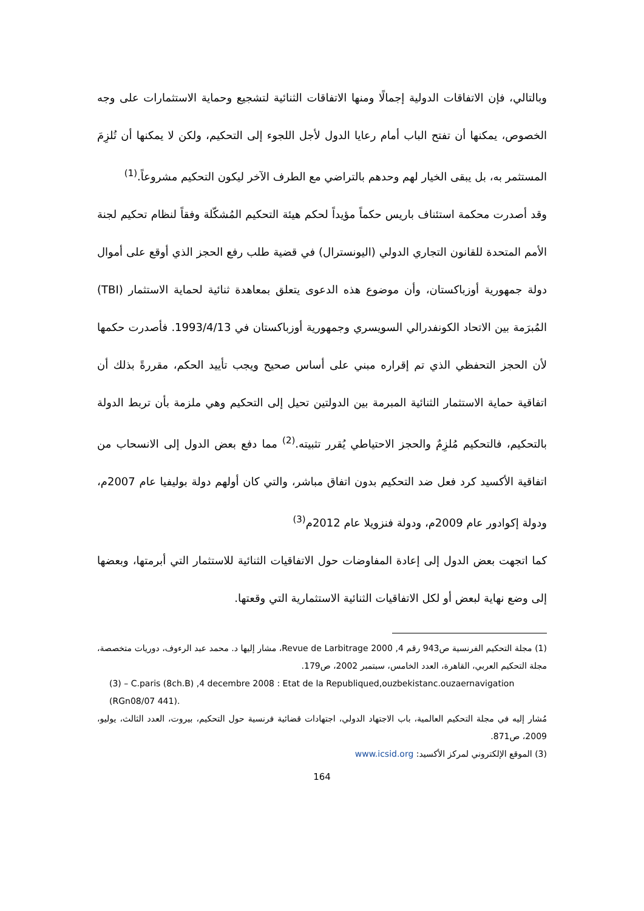وبالتالي، فإن الاتفاقات الدولية إجمالًا ومنها الاتفاقات الثنائية لتشجيع وحماية الاستثمارات على وجه الخصوص، يمكنها أن تفتح الباب أمام رعايا الدول لأجل اللجوء إلى التحكيم، ولكن لا يمكنها أن تُلزِمَ المستثمر به، بل يبقى الخيار لهم وحدهم بالتراضي مع الطرف الآخر ليكون التحكيم مشروعاً.<sup>(1)</sup>
وقد أصدرت محكمة استئناف باريس حكماً مؤيداً لحكم هيئة التحكيم المُشكّلة وفقاً لنظام تحكيم لجنة الأمم المتحدة للقانون التجاري الدولي (اليونسترال) في قضية طلب رفع الحجز الذي أوقع على أموال دولة جمهورية أوزباكستان، وأن موضوع هذه الدعوى يتعلق بمعاهدة ثنائية لحماية الاستثمار (TBI) المُبرَمة بين الاتحاد الكونفدرالي السويسري وجمهورية أوزباكستان في 1993/4/13. فأصدرت حكمها لأن الحجز التحفظي الذي تم إقراره مبني على أساس صحيح ويجب تأييد الحكم، مقررةً بذلك أن اتفاقية حماية الاستثمار الثنائية المبرمة بين الدولتين تحيل إلى التحكيم وهي ملزمة بأن تربط الدولة بالتحكيم، فالتحكيم مُلزِمٌ والحجز الاحتياطي يُقرر تثبيته.<sup>(2)</sup> مما دفع بعض الدول إلى الانسحاب من اتفاقية الأكسيد كرد فعل ضد التحكيم بدون اتفاق مباشر، والتي كان أولهم دولة بوليفيا عام 2007م، ودولة إكوادور عام 2009م، ودولة فنزويلا عام 2012م<sup>(3)</sup>
كما اتجهت بعض الدول إلى إعادة المفاوضات حول الاتفاقيات الثنائية للاستثمار التي أبرمتها، وبعضها إلى وضع نهاية لبعض أو لكل الاتفاقيات الثنائية الاستثمارية التي وقعتها.
(1) مجلة التحكيم الفرنسية ص943 رقم 4, 2000 Revue de Larbitrage، مشار إليها د. محمد عبد الرءوف، دوريات متخصصة، مجلة التحكيم العربي، القاهرة، العدد الخامس، سبتمبر 2002، ص179.
(3) – C.paris (8ch.B) ,4 decembre 2008 : Etat de la Republiqued,ouzbekistanc.ouzaernavigation (RGn08/07 441).
مُشار إليه في مجلة التحكيم العالمية، باب الاجتهاد الدولي، اجتهادات قضائية فرنسية حول التحكيم، بيروت، العدد الثالث، يوليو، 2009، ص871.
(3) الموقع الإلكتروني لمركز الأكسيد: www.icsid.org
164